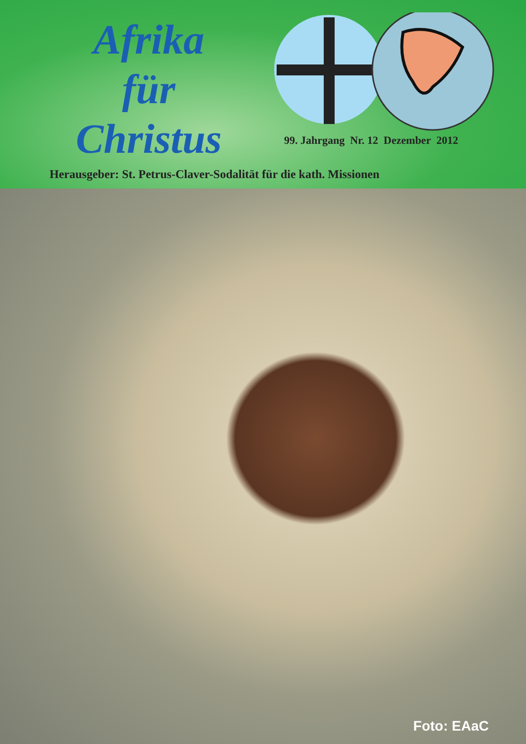Afrika
für
Christus
99. Jahrgang Nr. 12 Dezember 2012
Herausgeber: St. Petrus-Claver-Sodalität für die kath. Missionen
Foto: EAaC